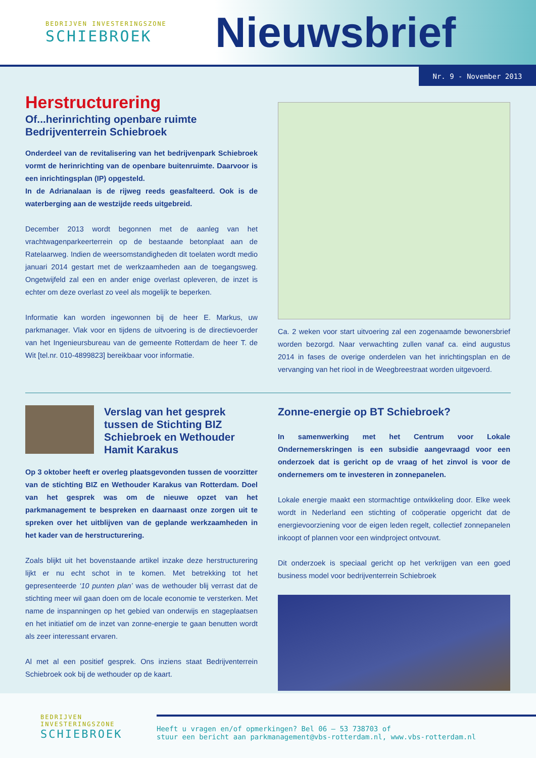BEDRIJVEN INVESTERINGSZONE
SCHIEBROEK
Nieuwsbrief
Nr. 9 - November 2013
Herstructurering
Of...herinrichting openbare ruimte Bedrijventerrein Schiebroek
Onderdeel van de revitalisering van het bedrijvenpark Schiebroek vormt de herinrichting van de openbare buitenruimte. Daarvoor is een inrichtingsplan (IP) opgesteld.
In de Adrianalaan is de rijweg reeds geasfalteerd. Ook is de waterberging aan de westzijde reeds uitgebreid.
December 2013 wordt begonnen met de aanleg van het vrachtwagenparkeerterrein op de bestaande betonplaat aan de Ratelaarweg. Indien de weersomstandigheden dit toelaten wordt medio januari 2014 gestart met de werkzaamheden aan de toegangsweg. Ongetwijfeld zal een en ander enige overlast opleveren, de inzet is echter om deze overlast zo veel als mogelijk te beperken.
Informatie kan worden ingewonnen bij de heer E. Markus, uw parkmanager. Vlak voor en tijdens de uitvoering is de directievoerder van het Ingenieursbureau van de gemeente Rotterdam de heer T. de Wit [tel.nr. 010-4899823] bereikbaar voor informatie.
Ca. 2 weken voor start uitvoering zal een zogenaamde bewonersbrief worden bezorgd. Naar verwachting zullen vanaf ca. eind augustus 2014 in fases de overige onderdelen van het inrichtingsplan en de vervanging van het riool in de Weegbreestraat worden uitgevoerd.
Verslag van het gesprek tussen de Stichting BIZ Schiebroek en Wethouder Hamit Karakus
Op 3 oktober heeft er overleg plaatsgevonden tussen de voorzitter van de stichting BIZ en Wethouder Karakus van Rotterdam. Doel van het gesprek was om de nieuwe opzet van het parkmanagement te bespreken en daarnaast onze zorgen uit te spreken over het uitblijven van de geplande werkzaamheden in het kader van de herstructurering.
Zoals blijkt uit het bovenstaande artikel inzake deze herstructurering lijkt er nu echt schot in te komen. Met betrekking tot het gepresenteerde ‘10 punten plan’ was de wethouder blij verrast dat de stichting meer wil gaan doen om de locale economie te versterken. Met name de inspanningen op het gebied van onderwijs en stageplaatsen en het initiatief om de inzet van zonne-energie te gaan benutten wordt als zeer interessant ervaren.
Al met al een positief gesprek. Ons inziens staat Bedrijventerrein Schiebroek ook bij de wethouder op de kaart.
Zonne-energie op BT Schiebroek?
In samenwerking met het Centrum voor Lokale Ondernemerskringen is een subsidie aangevraagd voor een onderzoek dat is gericht op de vraag of het zinvol is voor de ondernemers om te investeren in zonnepanelen.
Lokale energie maakt een stormachtige ontwikkeling door. Elke week wordt in Nederland een stichting of coöperatie opgericht dat de energievoorziening voor de eigen leden regelt, collectief zonnepanelen inkoopt of plannen voor een windproject ontvouwt.
Dit onderzoek is speciaal gericht op het verkrijgen van een goed business model voor bedrijventerrein Schiebroek
BEDRIJVEN INVESTERINGSZONE
SCHIEBROEK
Heeft u vragen en/of opmerkingen? Bel 06 – 53 738703 of
stuur een bericht aan parkmanagement@vbs-rotterdam.nl, www.vbs-rotterdam.nl